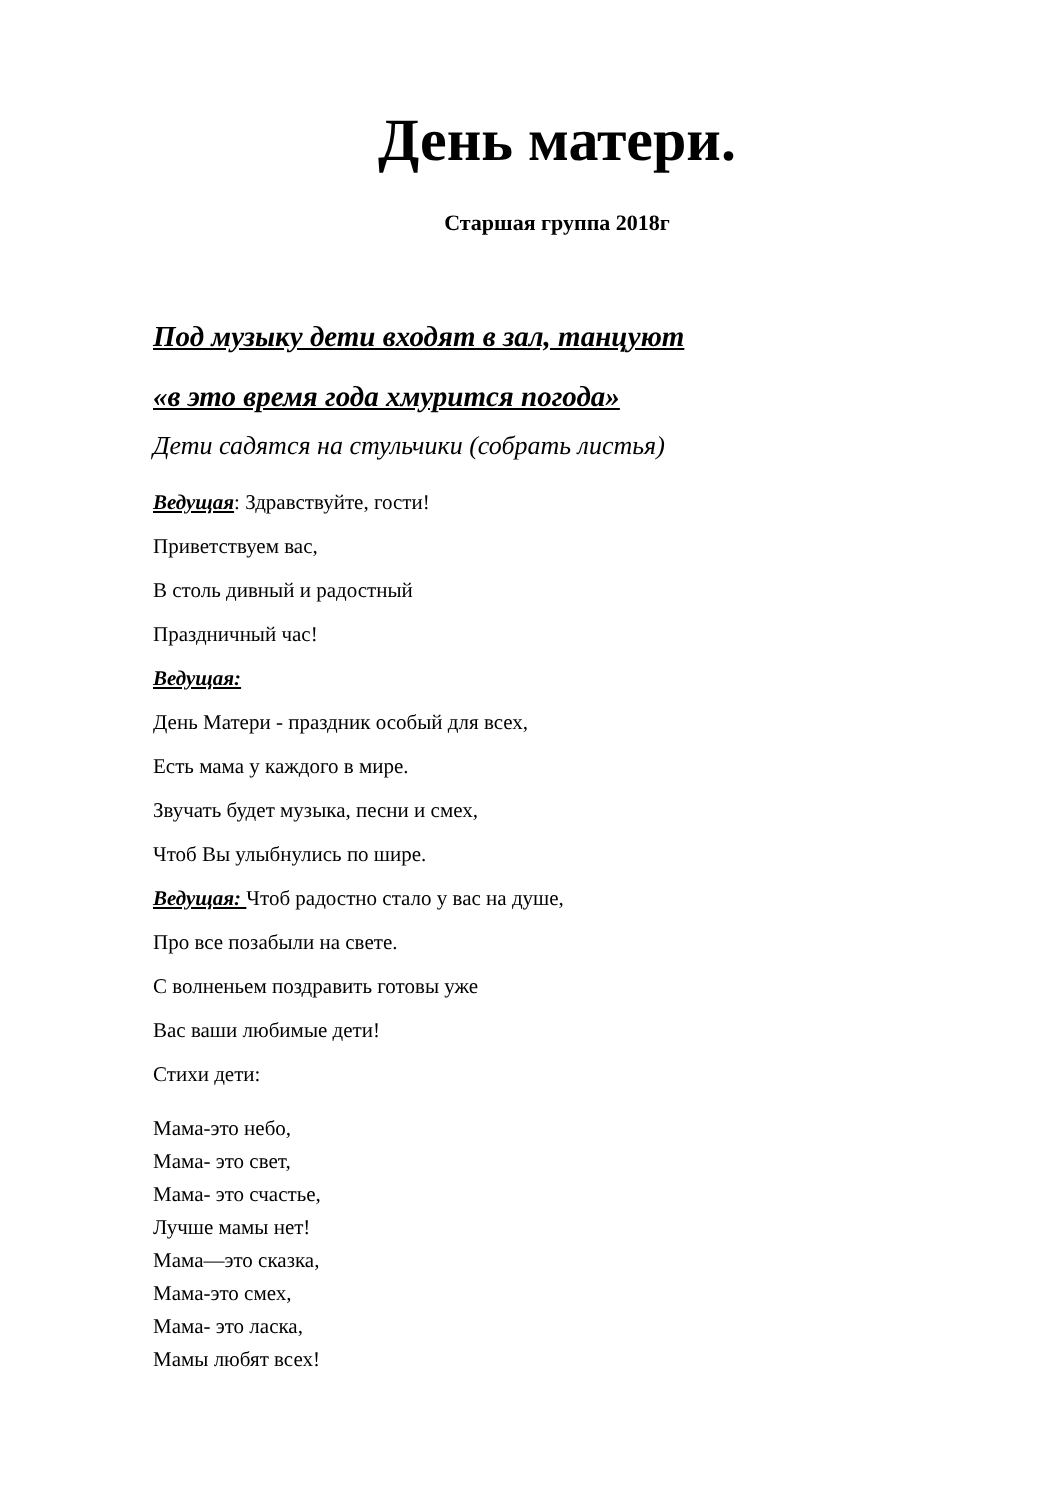День матери.
Старшая группа 2018г
Под музыку дети входят в зал, танцуют
«в это время года хмурится погода»
Дети садятся на стульчики (собрать листья)
Ведущая: Здравствуйте, гости!
Приветствуем вас,
В столь дивный и радостный
Праздничный час!
Ведущая:
День Матери - праздник особый для всех,
Есть мама у каждого в мире.
Звучать будет музыка, песни и смех,
Чтоб Вы улыбнулись по шире.
Ведущая: Чтоб радостно стало у вас на душе,
Про все позабыли на свете.
С волненьем поздравить готовы уже
Вас ваши любимые дети!
Стихи дети:
Мама-это небо,
Мама- это свет,
Мама- это счастье,
Лучше мамы нет!
Мама—это сказка,
Мама-это смех,
Мама- это ласка,
Мамы любят всех!